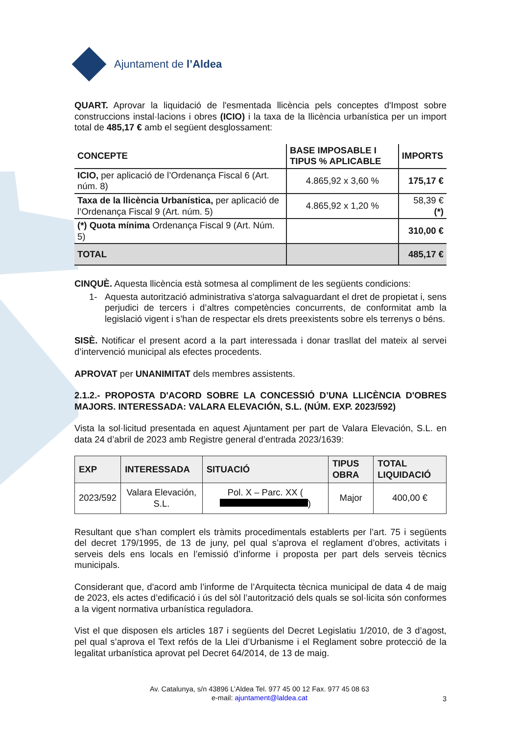Ajuntament de l’Aldea
QUART. Aprovar la liquidació de l'esmentada llicència pels conceptes d'Impost sobre construccions instal·lacions i obres (ICIO) i la taxa de la llicència urbanística per un import total de 485,17 € amb el següent desglossament:
| CONCEPTE | BASE IMPOSABLE I TIPUS % APLICABLE | IMPORTS |
| --- | --- | --- |
| ICIO, per aplicació de l’Ordenança Fiscal 6 (Art. núm. 8) | 4.865,92 x 3,60 % | 175,17 € |
| Taxa de la llicència Urbanística, per aplicació de l’Ordenança Fiscal 9 (Art. núm. 5) | 4.865,92 x 1,20 % | 58,39 € (*) |
| (*) Quota mínima Ordenança Fiscal 9 (Art. Núm. 5) | | 310,00 € |
| TOTAL | | 485,17 € |
CINQUÈ. Aquesta llicència està sotmesa al compliment de les següents condicions:
1- Aquesta autorització administrativa s'atorga salvaguardant el dret de propietat i, sens perjudici de tercers i d’altres competències concurrents, de conformitat amb la legislació vigent i s’han de respectar els drets preexistents sobre els terrenys o béns.
SISÈ. Notificar el present acord a la part interessada i donar trasllat del mateix al servei d’intervenció municipal als efectes procedents.
APROVAT per UNANIMITAT dels membres assistents.
2.1.2.- PROPOSTA D'ACORD SOBRE LA CONCESSIÓ D’UNA LLICÈNCIA D'OBRES MAJORS. INTERESSADA: VALARA ELEVACIÓN, S.L. (NÚM. EXP. 2023/592)
Vista la sol·licitud presentada en aquest Ajuntament per part de Valara Elevación, S.L. en data 24 d’abril de 2023 amb Registre general d’entrada 2023/1639:
| EXP | INTERESSADA | SITUACIÓ | TIPUS OBRA | TOTAL LIQUIDACIÓ |
| --- | --- | --- | --- | --- |
| 2023/592 | Valara Elevación, S.L. | Pol. X – Parc. XX ( ) | Major | 400,00 € |
Resultant que s’han complert els tràmits procedimentals establerts per l’art. 75 i següents del decret 179/1995, de 13 de juny, pel qual s’aprova el reglament d’obres, activitats i serveis dels ens locals en l’emissió d’informe i proposta per part dels serveis tècnics municipals.
Considerant que, d'acord amb l’informe de l’Arquitecta tècnica municipal de data 4 de maig de 2023, els actes d’edificació i ús del sòl l’autorització dels quals se sol·licita són conformes a la vigent normativa urbanística reguladora.
Vist el que disposen els articles 187 i següents del Decret Legislatiu 1/2010, de 3 d’agost, pel qual s’aprova el Text refós de la Llei d’Urbanisme i el Reglament sobre protecció de la legalitat urbanística aprovat pel Decret 64/2014, de 13 de maig.
Av. Catalunya, s/n 43896 L’Aldea Tel. 977 45 00 12 Fax. 977 45 08 63
e-mail: ajuntament@laldea.cat
3